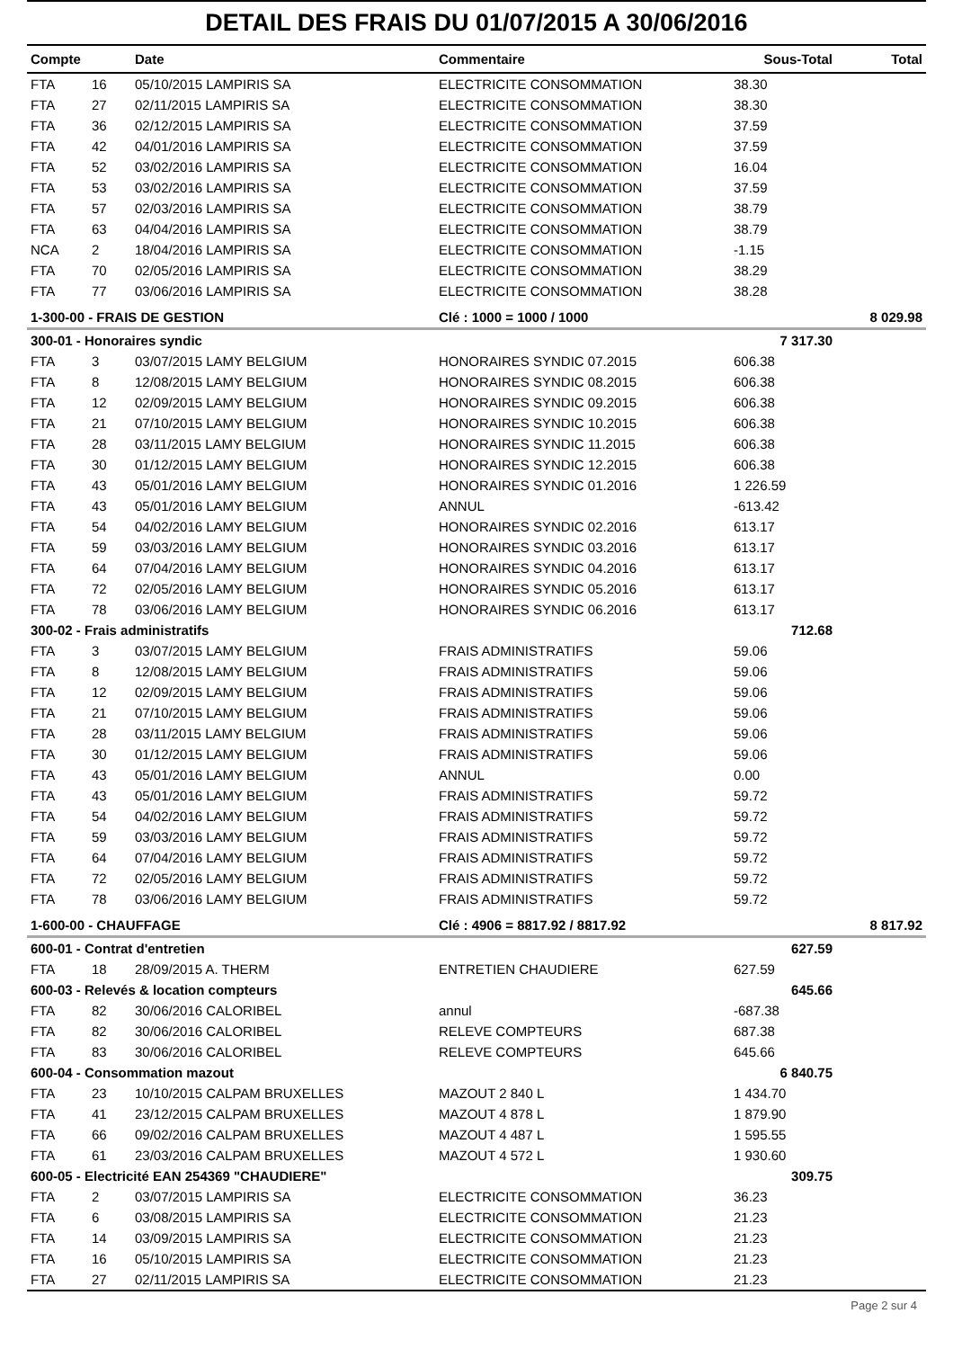DETAIL DES FRAIS DU 01/07/2015 A 30/06/2016
| Compte | | Date | Commentaire | Sous-Total | Total |
| --- | --- | --- | --- | --- | --- |
| FTA | 16 | 05/10/2015 LAMPIRIS SA | ELECTRICITE CONSOMMATION | 38.30 | |
| FTA | 27 | 02/11/2015 LAMPIRIS SA | ELECTRICITE CONSOMMATION | 38.30 | |
| FTA | 36 | 02/12/2015 LAMPIRIS SA | ELECTRICITE CONSOMMATION | 37.59 | |
| FTA | 42 | 04/01/2016 LAMPIRIS SA | ELECTRICITE CONSOMMATION | 37.59 | |
| FTA | 52 | 03/02/2016 LAMPIRIS SA | ELECTRICITE CONSOMMATION | 16.04 | |
| FTA | 53 | 03/02/2016 LAMPIRIS SA | ELECTRICITE CONSOMMATION | 37.59 | |
| FTA | 57 | 02/03/2016 LAMPIRIS SA | ELECTRICITE CONSOMMATION | 38.79 | |
| FTA | 63 | 04/04/2016 LAMPIRIS SA | ELECTRICITE CONSOMMATION | 38.79 | |
| NCA | 2 | 18/04/2016 LAMPIRIS SA | ELECTRICITE CONSOMMATION | -1.15 | |
| FTA | 70 | 02/05/2016 LAMPIRIS SA | ELECTRICITE CONSOMMATION | 38.29 | |
| FTA | 77 | 03/06/2016 LAMPIRIS SA | ELECTRICITE CONSOMMATION | 38.28 | |
| 1-300-00 - FRAIS DE GESTION | | | Clé : 1000 = 1000 / 1000 | | 8 029.98 |
| 300-01 - Honoraires syndic | | | | 7 317.30 | |
| FTA | 3 | 03/07/2015 LAMY BELGIUM | HONORAIRES SYNDIC 07.2015 | 606.38 | |
| FTA | 8 | 12/08/2015 LAMY BELGIUM | HONORAIRES SYNDIC 08.2015 | 606.38 | |
| FTA | 12 | 02/09/2015 LAMY BELGIUM | HONORAIRES SYNDIC 09.2015 | 606.38 | |
| FTA | 21 | 07/10/2015 LAMY BELGIUM | HONORAIRES SYNDIC 10.2015 | 606.38 | |
| FTA | 28 | 03/11/2015 LAMY BELGIUM | HONORAIRES SYNDIC 11.2015 | 606.38 | |
| FTA | 30 | 01/12/2015 LAMY BELGIUM | HONORAIRES SYNDIC 12.2015 | 606.38 | |
| FTA | 43 | 05/01/2016 LAMY BELGIUM | HONORAIRES SYNDIC 01.2016 | 1 226.59 | |
| FTA | 43 | 05/01/2016 LAMY BELGIUM | ANNUL | -613.42 | |
| FTA | 54 | 04/02/2016 LAMY BELGIUM | HONORAIRES SYNDIC 02.2016 | 613.17 | |
| FTA | 59 | 03/03/2016 LAMY BELGIUM | HONORAIRES SYNDIC 03.2016 | 613.17 | |
| FTA | 64 | 07/04/2016 LAMY BELGIUM | HONORAIRES SYNDIC 04.2016 | 613.17 | |
| FTA | 72 | 02/05/2016 LAMY BELGIUM | HONORAIRES SYNDIC 05.2016 | 613.17 | |
| FTA | 78 | 03/06/2016 LAMY BELGIUM | HONORAIRES SYNDIC 06.2016 | 613.17 | |
| 300-02 - Frais administratifs | | | | 712.68 | |
| FTA | 3 | 03/07/2015 LAMY BELGIUM | FRAIS ADMINISTRATIFS | 59.06 | |
| FTA | 8 | 12/08/2015 LAMY BELGIUM | FRAIS ADMINISTRATIFS | 59.06 | |
| FTA | 12 | 02/09/2015 LAMY BELGIUM | FRAIS ADMINISTRATIFS | 59.06 | |
| FTA | 21 | 07/10/2015 LAMY BELGIUM | FRAIS ADMINISTRATIFS | 59.06 | |
| FTA | 28 | 03/11/2015 LAMY BELGIUM | FRAIS ADMINISTRATIFS | 59.06 | |
| FTA | 30 | 01/12/2015 LAMY BELGIUM | FRAIS ADMINISTRATIFS | 59.06 | |
| FTA | 43 | 05/01/2016 LAMY BELGIUM | ANNUL | 0.00 | |
| FTA | 43 | 05/01/2016 LAMY BELGIUM | FRAIS ADMINISTRATIFS | 59.72 | |
| FTA | 54 | 04/02/2016 LAMY BELGIUM | FRAIS ADMINISTRATIFS | 59.72 | |
| FTA | 59 | 03/03/2016 LAMY BELGIUM | FRAIS ADMINISTRATIFS | 59.72 | |
| FTA | 64 | 07/04/2016 LAMY BELGIUM | FRAIS ADMINISTRATIFS | 59.72 | |
| FTA | 72 | 02/05/2016 LAMY BELGIUM | FRAIS ADMINISTRATIFS | 59.72 | |
| FTA | 78 | 03/06/2016 LAMY BELGIUM | FRAIS ADMINISTRATIFS | 59.72 | |
| 1-600-00 - CHAUFFAGE | | | Clé : 4906 = 8817.92 / 8817.92 | | 8 817.92 |
| 600-01 - Contrat d'entretien | | | | 627.59 | |
| FTA | 18 | 28/09/2015 A. THERM | ENTRETIEN CHAUDIERE | 627.59 | |
| 600-03 - Relevés & location compteurs | | | | 645.66 | |
| FTA | 82 | 30/06/2016 CALORIBEL | annul | -687.38 | |
| FTA | 82 | 30/06/2016 CALORIBEL | RELEVE COMPTEURS | 687.38 | |
| FTA | 83 | 30/06/2016 CALORIBEL | RELEVE COMPTEURS | 645.66 | |
| 600-04 - Consommation mazout | | | | 6 840.75 | |
| FTA | 23 | 10/10/2015 CALPAM BRUXELLES | MAZOUT 2 840 L | 1 434.70 | |
| FTA | 41 | 23/12/2015 CALPAM BRUXELLES | MAZOUT 4 878 L | 1 879.90 | |
| FTA | 66 | 09/02/2016 CALPAM BRUXELLES | MAZOUT 4 487 L | 1 595.55 | |
| FTA | 61 | 23/03/2016 CALPAM BRUXELLES | MAZOUT 4 572 L | 1 930.60 | |
| 600-05 - Electricité EAN 254369 "CHAUDIERE" | | | | 309.75 | |
| FTA | 2 | 03/07/2015 LAMPIRIS SA | ELECTRICITE CONSOMMATION | 36.23 | |
| FTA | 6 | 03/08/2015 LAMPIRIS SA | ELECTRICITE CONSOMMATION | 21.23 | |
| FTA | 14 | 03/09/2015 LAMPIRIS SA | ELECTRICITE CONSOMMATION | 21.23 | |
| FTA | 16 | 05/10/2015 LAMPIRIS SA | ELECTRICITE CONSOMMATION | 21.23 | |
| FTA | 27 | 02/11/2015 LAMPIRIS SA | ELECTRICITE CONSOMMATION | 21.23 | |
Page 2 sur 4